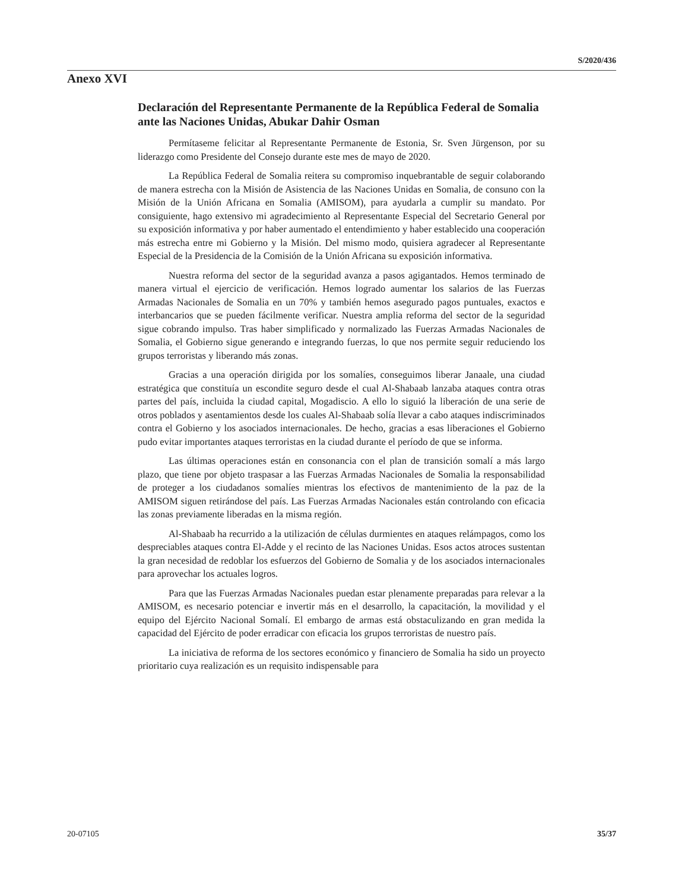S/2020/436
Anexo XVI
Declaración del Representante Permanente de la República Federal de Somalia ante las Naciones Unidas, Abukar Dahir Osman
Permítaseme felicitar al Representante Permanente de Estonia, Sr. Sven Jürgenson, por su liderazgo como Presidente del Consejo durante este mes de mayo de 2020.
La República Federal de Somalia reitera su compromiso inquebrantable de seguir colaborando de manera estrecha con la Misión de Asistencia de las Naciones Unidas en Somalia, de consuno con la Misión de la Unión Africana en Somalia (AMISOM), para ayudarla a cumplir su mandato. Por consiguiente, hago extensivo mi agradecimiento al Representante Especial del Secretario General por su exposición informativa y por haber aumentado el entendimiento y haber establecido una cooperación más estrecha entre mi Gobierno y la Misión. Del mismo modo, quisiera agradecer al Representante Especial de la Presidencia de la Comisión de la Unión Africana su exposición informativa.
Nuestra reforma del sector de la seguridad avanza a pasos agigantados. Hemos terminado de manera virtual el ejercicio de verificación. Hemos logrado aumentar los salarios de las Fuerzas Armadas Nacionales de Somalia en un 70% y también hemos asegurado pagos puntuales, exactos e interbancarios que se pueden fácilmente verificar. Nuestra amplia reforma del sector de la seguridad sigue cobrando impulso. Tras haber simplificado y normalizado las Fuerzas Armadas Nacionales de Somalia, el Gobierno sigue generando e integrando fuerzas, lo que nos permite seguir reduciendo los grupos terroristas y liberando más zonas.
Gracias a una operación dirigida por los somalíes, conseguimos liberar Janaale, una ciudad estratégica que constituía un escondite seguro desde el cual Al-Shabaab lanzaba ataques contra otras partes del país, incluida la ciudad capital, Mogadiscio. A ello lo siguió la liberación de una serie de otros poblados y asentamientos desde los cuales Al-Shabaab solía llevar a cabo ataques indiscriminados contra el Gobierno y los asociados internacionales. De hecho, gracias a esas liberaciones el Gobierno pudo evitar importantes ataques terroristas en la ciudad durante el período de que se informa.
Las últimas operaciones están en consonancia con el plan de transición somalí a más largo plazo, que tiene por objeto traspasar a las Fuerzas Armadas Nacionales de Somalia la responsabilidad de proteger a los ciudadanos somalíes mientras los efectivos de mantenimiento de la paz de la AMISOM siguen retirándose del país. Las Fuerzas Armadas Nacionales están controlando con eficacia las zonas previamente liberadas en la misma región.
Al-Shabaab ha recurrido a la utilización de células durmientes en ataques relámpagos, como los despreciables ataques contra El-Adde y el recinto de las Naciones Unidas. Esos actos atroces sustentan la gran necesidad de redoblar los esfuerzos del Gobierno de Somalia y de los asociados internacionales para aprovechar los actuales logros.
Para que las Fuerzas Armadas Nacionales puedan estar plenamente preparadas para relevar a la AMISOM, es necesario potenciar e invertir más en el desarrollo, la capacitación, la movilidad y el equipo del Ejército Nacional Somalí. El embargo de armas está obstaculizando en gran medida la capacidad del Ejército de poder erradicar con eficacia los grupos terroristas de nuestro país.
La iniciativa de reforma de los sectores económico y financiero de Somalia ha sido un proyecto prioritario cuya realización es un requisito indispensable para
20-07105 35/37